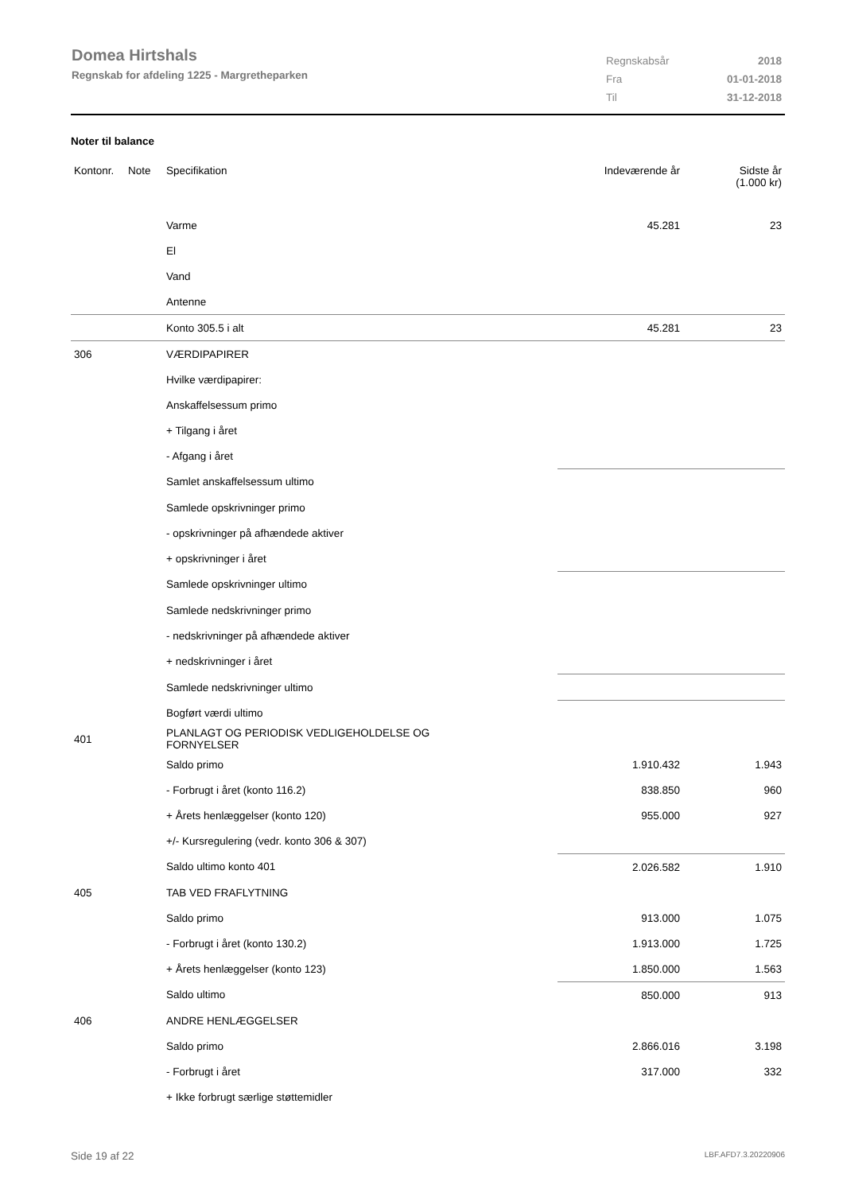Domea Hirtshals
Regnskab for afdeling 1225 - Margretheparken
| Regnskabsår | 2018 |
| Fra | 01-01-2018 |
| Til | 31-12-2018 |
Noter til balance
| Kontonr. | Note | Specifikation | Indeværende år | Sidste år (1.000 kr) |
| --- | --- | --- | --- | --- |
| | | Varme | 45.281 | 23 |
| | | El | | |
| | | Vand | | |
| | | Antenne | | |
| | | Konto 305.5 i alt | 45.281 | 23 |
| 306 | | VÆRDIPAPIRER | | |
| | | Hvilke værdipapirer: | | |
| | | Anskaffelsessum primo | | |
| | | + Tilgang i året | | |
| | | - Afgang i året | | |
| | | Samlet anskaffelsessum ultimo | | |
| | | Samlede opskrivninger primo | | |
| | | - opskrivninger på afhændede aktiver | | |
| | | + opskrivninger i året | | |
| | | Samlede opskrivninger ultimo | | |
| | | Samlede nedskrivninger primo | | |
| | | - nedskrivninger på afhændede aktiver | | |
| | | + nedskrivninger i året | | |
| | | Samlede nedskrivninger ultimo | | |
| | | Bogført værdi ultimo | | |
| 401 | | PLANLAGT OG PERIODISK VEDLIGEHOLDELSE OG FORNYELSER | | |
| | | Saldo primo | 1.910.432 | 1.943 |
| | | - Forbrugt i året (konto 116.2) | 838.850 | 960 |
| | | + Årets henlæggelser (konto 120) | 955.000 | 927 |
| | | +/- Kursregulering (vedr. konto 306 & 307) | | |
| | | Saldo ultimo konto 401 | 2.026.582 | 1.910 |
| 405 | | TAB VED FRAFLYTNING | | |
| | | Saldo primo | 913.000 | 1.075 |
| | | - Forbrugt i året (konto 130.2) | 1.913.000 | 1.725 |
| | | + Årets henlæggelser (konto 123) | 1.850.000 | 1.563 |
| | | Saldo ultimo | 850.000 | 913 |
| 406 | | ANDRE HENLÆGGELSER | | |
| | | Saldo primo | 2.866.016 | 3.198 |
| | | - Forbrugt i året | 317.000 | 332 |
| | | + Ikke forbrugt særlige støttemidler | | |
Side 19 af 22 LBF.AFD7.3.20220906